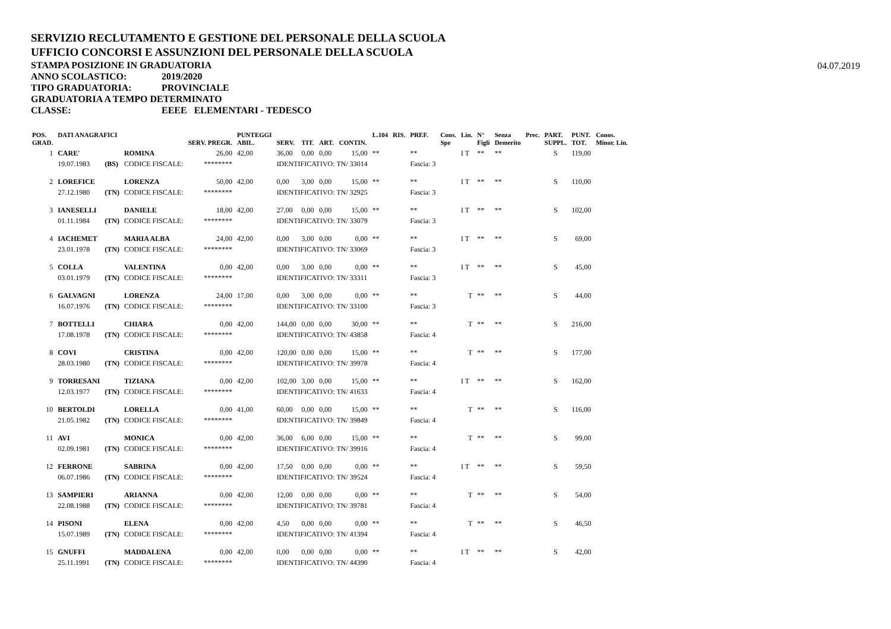SERVIZIO RECLUTAMENTO E GESTIONE DEL PERSONALE DELLA SCUOLA
UFFICIO CONCORSI E ASSUNZIONI DEL PERSONALE DELLA SCUOLA
STAMPA POSIZIONE IN GRADUATORIA
04.07.2019
ANNO SCOLASTICO: 2019/2020
TIPO GRADUATORIA: PROVINCIALE
GRADUATORIA A TEMPO DETERMINATO
CLASSE: EEEE ELEMENTARI - TEDESCO
| POS. GRAD. | DATI ANAGRAFICI | | | SERV. PREGR. | PUNTEGGI ABIL. | SERV. | TIT. | ART. | CONTIN. | L.104 | RIS. | PREF. | Cons. Spe | Lin. | N° Figli | Senza Demerito | Prec. | PART. SUPPL. | PUNT. TOT. | Conos. Minor. Lin. |
| --- | --- | --- | --- | --- | --- | --- | --- | --- | --- | --- | --- | --- | --- | --- | --- | --- | --- | --- | --- | --- |
| 1 | CARE' | | ROMINA | 26,00 | 42,00 | 36,00 | 0,00 | 0,00 | 15,00 | ** | | ** | | I T | ** | ** | | S | 119,00 | |
| | 19.07.1983 | (BS) | CODICE FISCALE: | ******** | | IDENTIFICATIVO: TN/ 33014 | | | | | | Fascia: 3 | | | | | | | | |
| 2 | LOREFICE | | LORENZA | 50,00 | 42,00 | 0,00 | 3,00 | 0,00 | 15,00 | ** | | ** | | I T | ** | ** | | S | 110,00 | |
| | 27.12.1980 | (TN) | CODICE FISCALE: | ******** | | IDENTIFICATIVO: TN/ 32925 | | | | | | Fascia: 3 | | | | | | | | |
| 3 | IANESELLI | | DANIELE | 18,00 | 42,00 | 27,00 | 0,00 | 0,00 | 15,00 | ** | | ** | | I T | ** | ** | | S | 102,00 | |
| | 01.11.1984 | (TN) | CODICE FISCALE: | ******** | | IDENTIFICATIVO: TN/ 33079 | | | | | | Fascia: 3 | | | | | | | | |
| 4 | IACHEMET | | MARIA ALBA | 24,00 | 42,00 | 0,00 | 3,00 | 0,00 | 0,00 | ** | | ** | | I T | ** | ** | | S | 69,00 | |
| | 23.01.1978 | (TN) | CODICE FISCALE: | ******** | | IDENTIFICATIVO: TN/ 33069 | | | | | | Fascia: 3 | | | | | | | | |
| 5 | COLLA | | VALENTINA | 0,00 | 42,00 | 0,00 | 3,00 | 0,00 | 0,00 | ** | | ** | | I T | ** | ** | | S | 45,00 | |
| | 03.01.1979 | (TN) | CODICE FISCALE: | ******** | | IDENTIFICATIVO: TN/ 33311 | | | | | | Fascia: 3 | | | | | | | | |
| 6 | GALVAGNI | | LORENZA | 24,00 | 17,00 | 0,00 | 3,00 | 0,00 | 0,00 | ** | | ** | | T | ** | ** | | S | 44,00 | |
| | 16.07.1976 | (TN) | CODICE FISCALE: | ******** | | IDENTIFICATIVO: TN/ 33100 | | | | | | Fascia: 3 | | | | | | | | |
| 7 | BOTTELLI | | CHIARA | 0,00 | 42,00 | 144,00 | 0,00 | 0,00 | 30,00 | ** | | ** | | T | ** | ** | | S | 216,00 | |
| | 17.08.1978 | (TN) | CODICE FISCALE: | ******** | | IDENTIFICATIVO: TN/ 43858 | | | | | | Fascia: 4 | | | | | | | | |
| 8 | COVI | | CRISTINA | 0,00 | 42,00 | 120,00 | 0,00 | 0,00 | 15,00 | ** | | ** | | T | ** | ** | | S | 177,00 | |
| | 28.03.1980 | (TN) | CODICE FISCALE: | ******** | | IDENTIFICATIVO: TN/ 39978 | | | | | | Fascia: 4 | | | | | | | | |
| 9 | TORRESANI | | TIZIANA | 0,00 | 42,00 | 102,00 | 3,00 | 0,00 | 15,00 | ** | | ** | | I T | ** | ** | | S | 162,00 | |
| | 12.03.1977 | (TN) | CODICE FISCALE: | ******** | | IDENTIFICATIVO: TN/ 41633 | | | | | | Fascia: 4 | | | | | | | | |
| 10 | BERTOLDI | | LORELLA | 0,00 | 41,00 | 60,00 | 0,00 | 0,00 | 15,00 | ** | | ** | | T | ** | ** | | S | 116,00 | |
| | 21.05.1982 | (TN) | CODICE FISCALE: | ******** | | IDENTIFICATIVO: TN/ 39849 | | | | | | Fascia: 4 | | | | | | | | |
| 11 | AVI | | MONICA | 0,00 | 42,00 | 36,00 | 6,00 | 0,00 | 15,00 | ** | | ** | | T | ** | ** | | S | 99,00 | |
| | 02.09.1981 | (TN) | CODICE FISCALE: | ******** | | IDENTIFICATIVO: TN/ 39916 | | | | | | Fascia: 4 | | | | | | | | |
| 12 | FERRONE | | SABRINA | 0,00 | 42,00 | 17,50 | 0,00 | 0,00 | 0,00 | ** | | ** | | I T | ** | ** | | S | 59,50 | |
| | 06.07.1986 | (TN) | CODICE FISCALE: | ******** | | IDENTIFICATIVO: TN/ 39524 | | | | | | Fascia: 4 | | | | | | | | |
| 13 | SAMPIERI | | ARIANNA | 0,00 | 42,00 | 12,00 | 0,00 | 0,00 | 0,00 | ** | | ** | | T | ** | ** | | S | 54,00 | |
| | 22.08.1988 | (TN) | CODICE FISCALE: | ******** | | IDENTIFICATIVO: TN/ 39781 | | | | | | Fascia: 4 | | | | | | | | |
| 14 | PISONI | | ELENA | 0,00 | 42,00 | 4,50 | 0,00 | 0,00 | 0,00 | ** | | ** | | T | ** | ** | | S | 46,50 | |
| | 15.07.1989 | (TN) | CODICE FISCALE: | ******** | | IDENTIFICATIVO: TN/ 41394 | | | | | | Fascia: 4 | | | | | | | | |
| 15 | GNUFFI | | MADDALENA | 0,00 | 42,00 | 0,00 | 0,00 | 0,00 | 0,00 | ** | | ** | | I T | ** | ** | | S | 42,00 | |
| | 25.11.1991 | (TN) | CODICE FISCALE: | ******** | | IDENTIFICATIVO: TN/ 44390 | | | | | | Fascia: 4 | | | | | | | | |